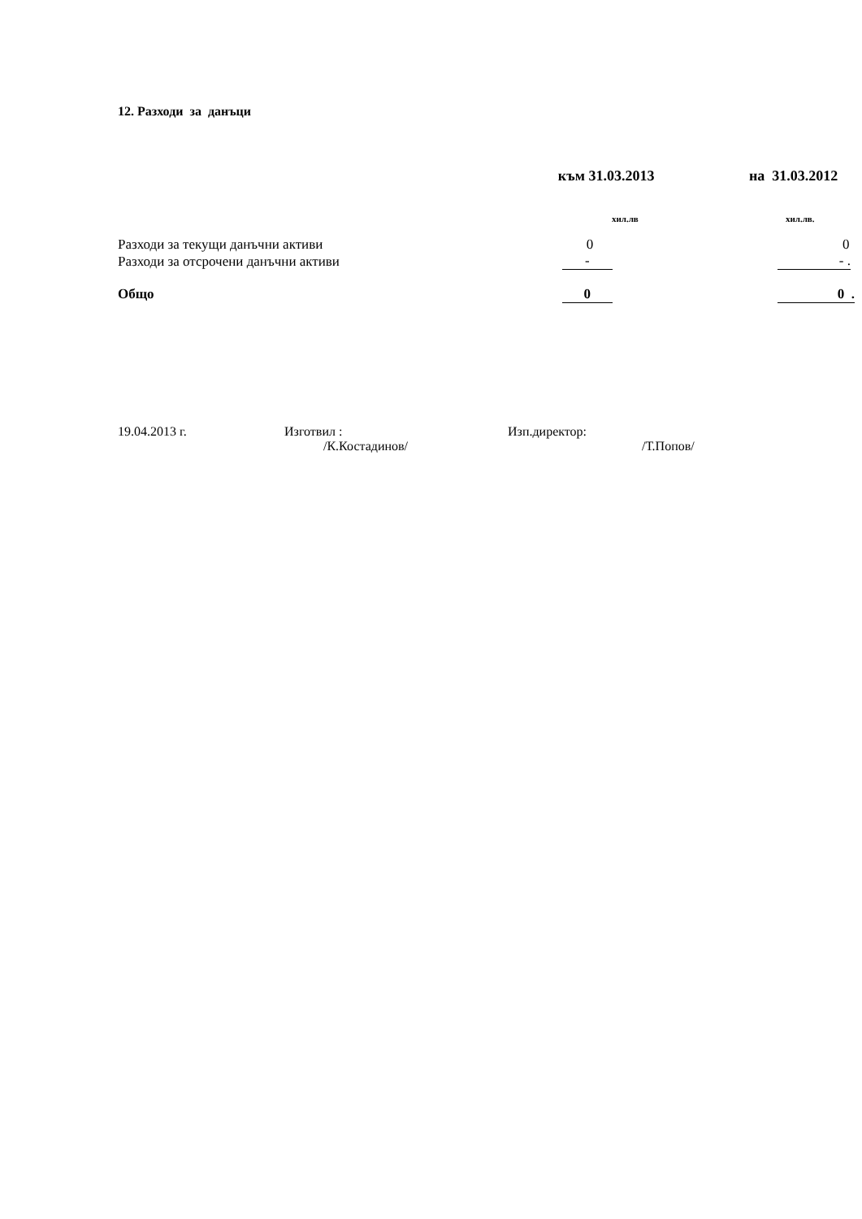12. Разходи за данъци
| | към 31.03.2013 | на 31.03.2012 |
| --- | --- | --- |
| | хил.лв | хил.лв. |
| Разходи за текущи данъчни активи | 0 | 0 |
| Разходи за отсрочени данъчни активи | - | - . |
| Общо | 0 | 0 . |
19.04.2013 г. Изготвил :
/К.Костадинов/
Изп.директор:
/Т.Попов/